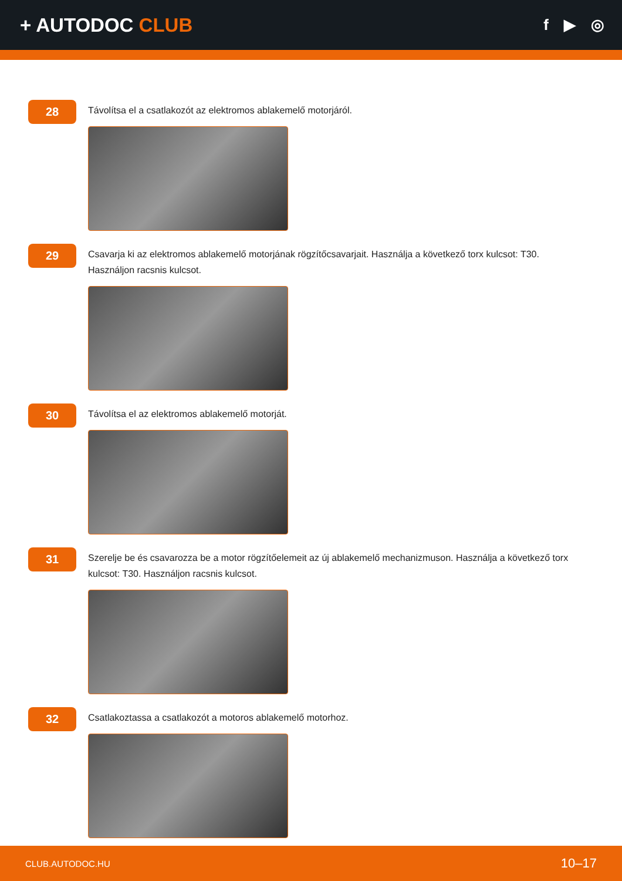+ AUTODOC CLUB
f ▶ ◎
28
Távolítsa el a csatlakozót az elektromos ablakemelő motorjáról.
29
Csavarja ki az elektromos ablakemelő motorjának rögzítőcsavarjait. Használja a következő torx kulcsot: T30. Használjon racsnis kulcsot.
30
Távolítsa el az elektromos ablakemelő motorját.
31
Szerelje be és csavarozza be a motor rögzítőelemeit az új ablakemelő mechanizmuson. Használja a következő torx kulcsot: T30. Használjon racsnis kulcsot.
32
Csatlakoztassa a csatlakozót a motoros ablakemelő motorhoz.
CLUB.AUTODOC.HU 10–17